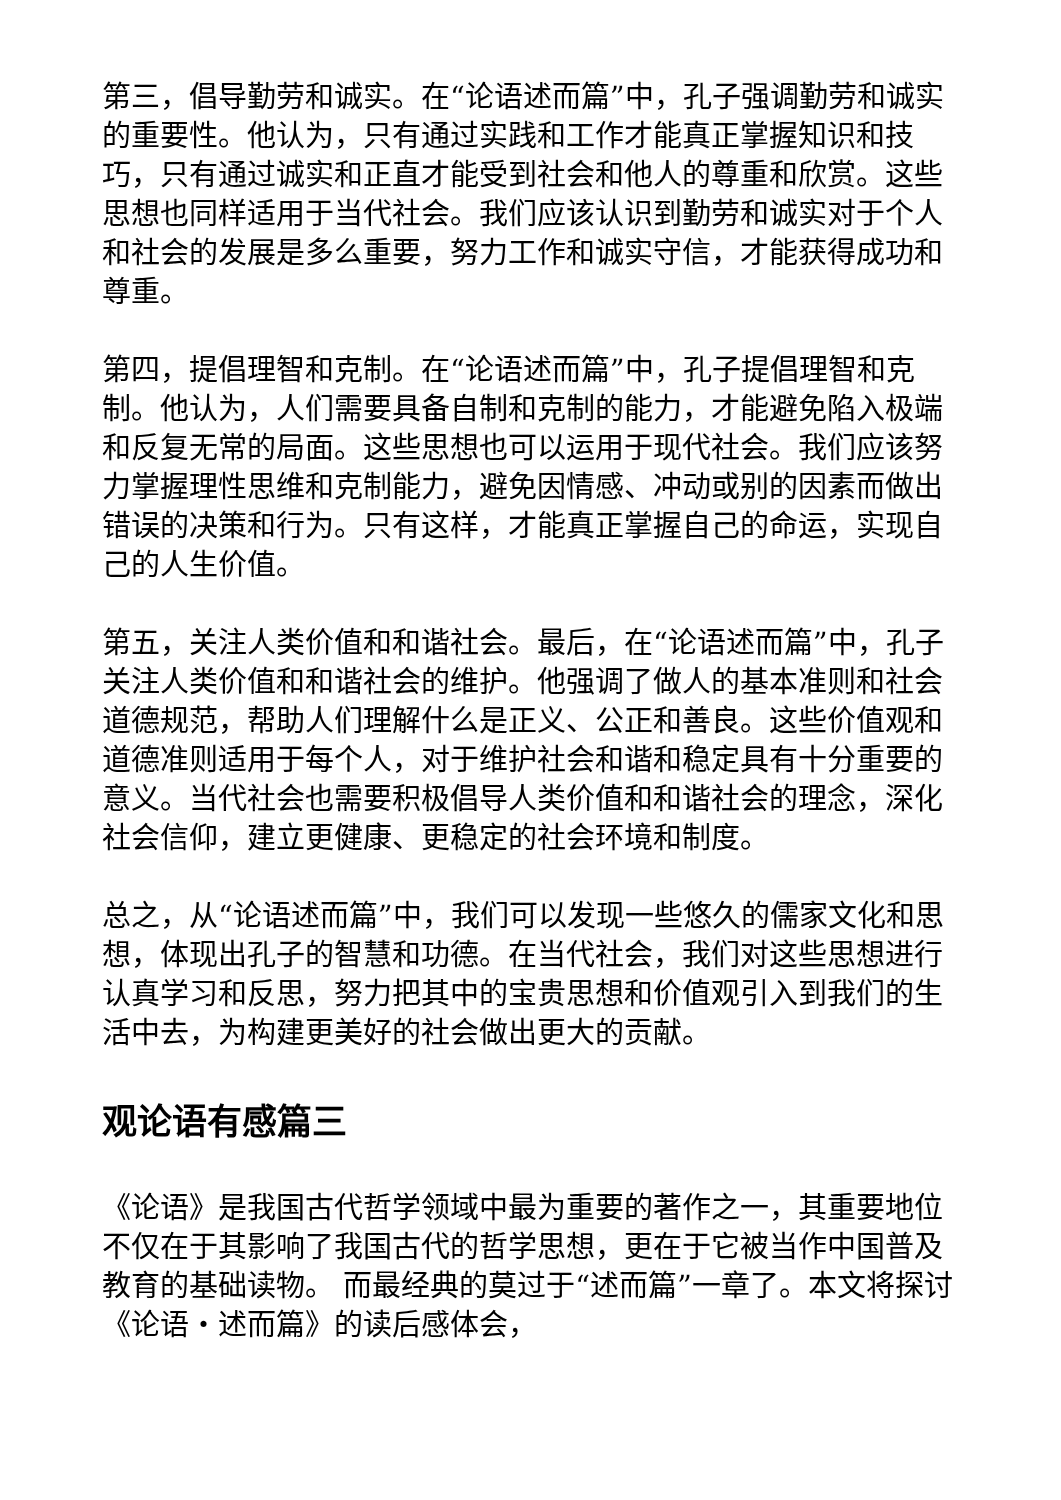第三，倡导勤劳和诚实。在“论语述而篇”中，孔子强调勤劳和诚实的重要性。他认为，只有通过实践和工作才能真正掌握知识和技巧，只有通过诚实和正直才能受到社会和他人的尊重和欣赏。这些思想也同样适用于当代社会。我们应该认识到勤劳和诚实对于个人和社会的发展是多么重要，努力工作和诚实守信，才能获得成功和尊重。
第四，提倡理智和克制。在“论语述而篇”中，孔子提倡理智和克制。他认为，人们需要具备自制和克制的能力，才能避免陷入极端和反复无常的局面。这些思想也可以运用于现代社会。我们应该努力掌握理性思维和克制能力，避免因情感、冲动或别的因素而做出错误的决策和行为。只有这样，才能真正掌握自己的命运，实现自己的人生价值。
第五，关注人类价值和和谐社会。最后，在“论语述而篇”中，孔子关注人类价值和和谐社会的维护。他强调了做人的基本准则和社会道德规范，帮助人们理解什么是正义、公正和善良。这些价值观和道德准则适用于每个人，对于维护社会和谐和稳定具有十分重要的意义。当代社会也需要积极倡导人类价值和和谐社会的理念，深化社会信仰，建立更健康、更稳定的社会环境和制度。
总之，从“论语述而篇”中，我们可以发现一些悠久的儒家文化和思想，体现出孔子的智慧和功德。在当代社会，我们对这些思想进行认真学习和反思，努力把其中的宝贵思想和价值观引入到我们的生活中去，为构建更美好的社会做出更大的贡献。
观论语有感篇三
《论语》是我国古代哲学领域中最为重要的著作之一，其重要地位不仅在于其影响了我国古代的哲学思想，更在于它被当作中国普及教育的基础读物。 而最经典的莫过于“述而篇”一章了。本文将探讨《论语・述而篇》的读后感体会，